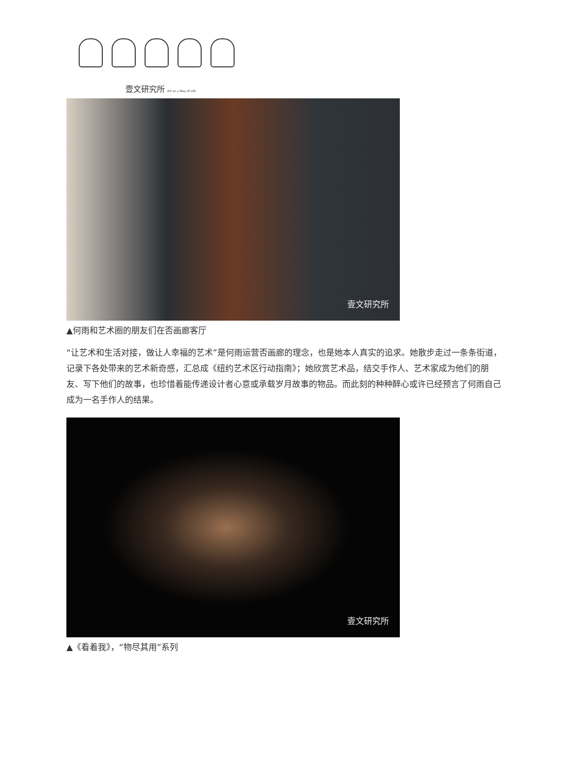壹文研究所 Art as a Way of Life
壹文研究所
▲何雨和艺术圈的朋友们在否画廊客厅
“让艺术和生活对接，做让人幸福的艺术”是何雨运营否画廊的理念，也是她本人真实的追求。她散步走过一条条街道，记录下各处带来的艺术新奇感，汇总成《纽约艺术区行动指南》；她欣赏艺术品，结交手作人、艺术家成为他们的朋友、写下他们的故事，也珍惜着能传递设计者心意或承载岁月故事的物品。而此刻的种种醉心或许已经预言了何雨自己成为一名手作人的结果。
壹文研究所
▲《看着我》，“物尽其用”系列